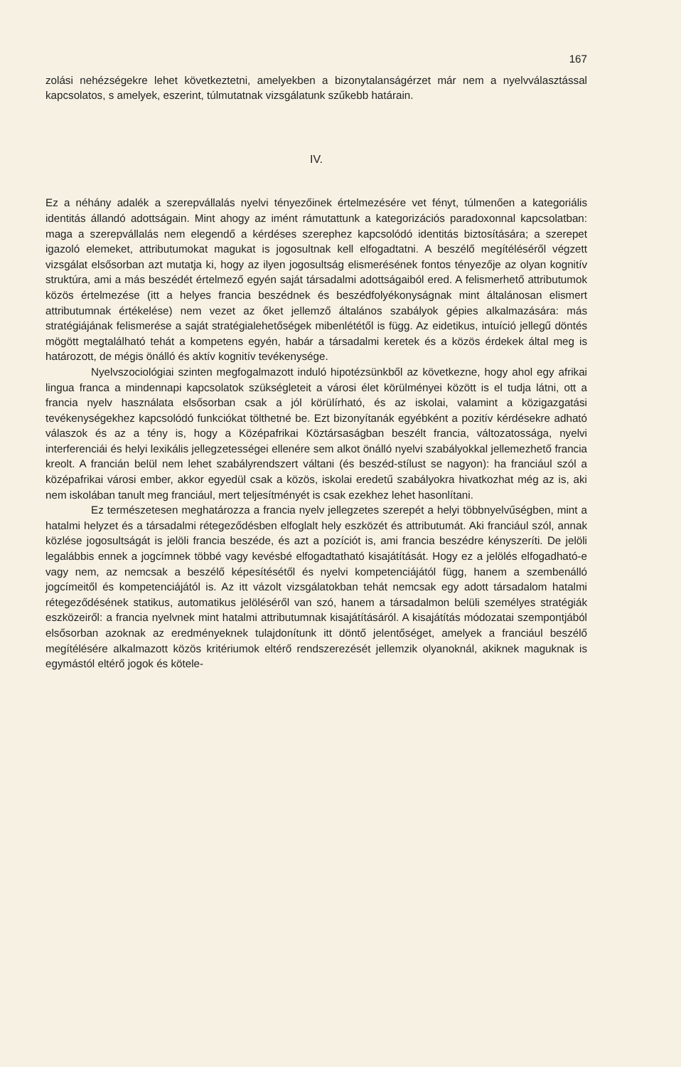167
zolási nehézségekre lehet következtetni, amelyekben a bizonytalanságérzet már nem a nyelvválasztással kapcsolatos, s amelyek, eszerint, túlmutatnak vizsgálatunk szűkebb határain.
IV.
Ez a néhány adalék a szerepvállalás nyelvi tényezőinek értelmezésére vet fényt, túlmenően a kategoriális identitás állandó adottságain. Mint ahogy az imént rámutattunk a kategorizációs paradoxonnal kapcsolatban: maga a szerepvállalás nem elegendő a kérdéses szerephez kapcsolódó identitás biztosítására; a szerepet igazoló elemeket, attributumokat magukat is jogosultnak kell elfogadtatni. A beszélő megítéléséről végzett vizsgálat elsősorban azt mutatja ki, hogy az ilyen jogosultság elismerésének fontos tényezője az olyan kognitív struktúra, ami a más beszédét értelmező egyén saját társadalmi adottságaiból ered. A felismerhető attributumok közös értelmezése (itt a helyes francia beszédnek és beszédfolyékonyságnak mint általánosan elismert attributumnak értékelése) nem vezet az őket jellemző általános szabályok gépies alkalmazására: más stratégiájának felismerése a saját stratégialehetőségek mibenlététől is függ. Az eidetikus, intuíció jellegű döntés mögött megtalálható tehát a kompetens egyén, habár a társadalmi keretek és a közös érdekek által meg is határozott, de mégis önálló és aktív kognitív tevékenysége.
Nyelvszociológiai szinten megfogalmazott induló hipotézsünkből az következne, hogy ahol egy afrikai lingua franca a mindennapi kapcsolatok szükségleteit a városi élet körülményei között is el tudja látni, ott a francia nyelv használata elsősorban csak a jól körülírható, és az iskolai, valamint a közigazgatási tevékenységekhez kapcsolódó funkciókat tölthetné be. Ezt bizonyítanák egyébként a pozitív kérdésekre adható válaszok és az a tény is, hogy a Középafrikai Köztársaságban beszélt francia, változatossága, nyelvi interferenciái és helyi lexikális jellegzetességei ellenére sem alkot önálló nyelvi szabályokkal jellemezhető francia kreolt. A francián belül nem lehet szabályrendszert váltani (és beszéd-stílust se nagyon): ha franciául szól a középafrikai városi ember, akkor egyedül csak a közös, iskolai eredetű szabályokra hivatkozhat még az is, aki nem iskolában tanult meg franciául, mert teljesítményét is csak ezekhez lehet hasonlítani.
Ez természetesen meghatározza a francia nyelv jellegzetes szerepét a helyi többnyelvűségben, mint a hatalmi helyzet és a társadalmi rétegeződésben elfoglalt hely eszközét és attributumát. Aki franciául szól, annak közlése jogosultságát is jelöli francia beszéde, és azt a pozíciót is, ami francia beszédre kényszeríti. De jelöli legalábbis ennek a jogcímnek többé vagy kevésbé elfogadtatható kisajátítását. Hogy ez a jelölés elfogadható-e vagy nem, az nemcsak a beszélő képesítésétől és nyelvi kompetenciájától függ, hanem a szembenálló jogcímeitől és kompetenciájától is. Az itt vázolt vizsgálatokban tehát nemcsak egy adott társadalom hatalmi rétegeződésének statikus, automatikus jelöléséről van szó, hanem a társadalmon belüli személyes stratégiák eszközeiről: a francia nyelvnek mint hatalmi attributumnak kisajátításáról. A kisajátítás módozatai szempontjából elsősorban azoknak az eredményeknek tulajdonítunk itt döntő jelentőséget, amelyek a franciául beszélő megítélésére alkalmazott közös kritériumok eltérő rendszerezését jellemzik olyanoknál, akiknek maguknak is egymástól eltérő jogok és kötele-